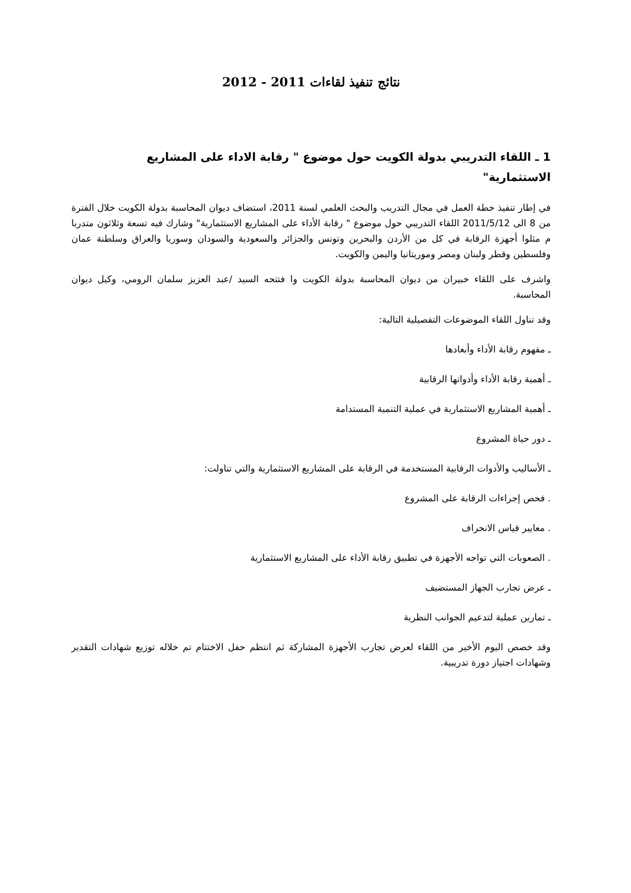نتائج تنفيذ لقاءات 2011 - 2012
1 ـ اللقاء التدريبي بدولة الكويت حول موضوع " رقابة الاداء على المشاريع الاستثمارية"
في إطار تنفيذ خطة العمل في مجال التدريب والبحث العلمي لسنة 2011، استضاف ديوان المحاسبة بدولة الكويت خلال الفترة من 8 الى 2011/5/12 اللقاء التدريبي حول موضوع " رقابة الأداء على المشاريع الاستثمارية" وشارك فيه تسعة وثلاثون متدربا م مثلوا أجهزة الرقابة في كل من الأردن والبحرين وتونس والجزائر والسعودية والسودان وسوريا والعراق وسلطنة عمان وفلسطين وقطر ولبنان ومصر وموريتانيا واليمن والكويت.
واشرف على اللقاء خبيران من ديوان المحاسبة بدولة الكويت وا فتتحه السيد /عبد العزيز سلمان الرومي، وكيل ديوان المحاسبة.
وقد تناول اللقاء الموضوعات التفصيلية التالية:
ـ مفهوم رقابة الأداء وأبعادها
ـ أهمية رقابة الأداء وأدواتها الرقابية
ـ أهمية المشاريع الاستثمارية في عملية التنمية المستدامة
ـ دور حياة المشروع
ـ الأساليب والأدوات الرقابية المستخدمة في الرقابة على المشاريع الاستثمارية والتي تناولت:
. فحص إجراءات الرقابة على المشروع
. معايير قياس الانحراف
. الصعوبات التي تواجه الأجهزة في تطبيق رقابة الأداء على المشاريع الاستثمارية
ـ عرض تجارب الجهاز المستضيف
ـ تمارين عملية لتدعيم الجوانب النظرية
وقد خصص اليوم الأخير من اللقاء لعرض تجارب الأجهزة المشاركة ثم انتظم حفل الاختتام تم خلاله توزيع شهادات التقدير وشهادات اجتياز دورة تدريبية.